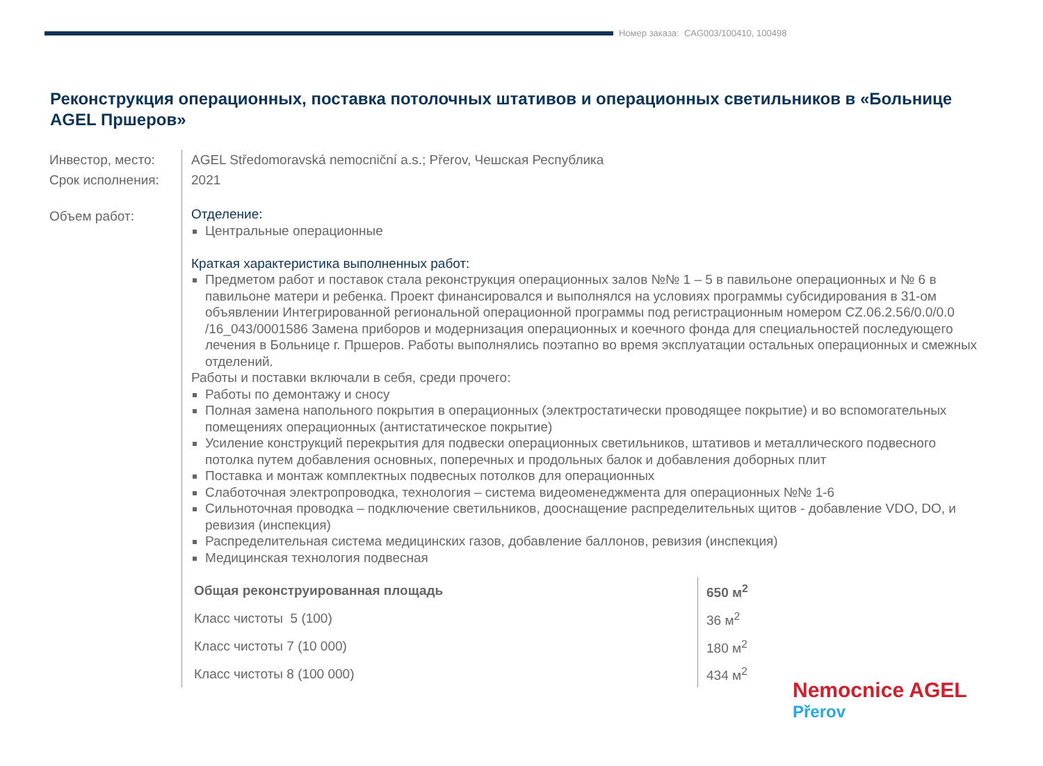Номер заказа: CAG003/100410, 100498
Реконструкция операционных, поставка потолочных штативов и операционных светильников в «Больнице AGEL Пршеров»
Инвестор, место:
Срок исполнения:
Объем работ:
AGEL Středomoravská nemocniční a.s.; Přerov, Чешская Республика
2021
Отделение:
Центральные операционные
Краткая характеристика выполненных работ:
Предметом работ и поставок стала реконструкция операционных залов №№ 1 – 5 в павильоне операционных и № 6 в павильоне матери и ребенка. Проект финансировался и выполнялся на условиях программы субсидирования в 31-ом объявлении Интегрированной региональной операционной программы под регистрационным номером CZ.06.2.56/0.0/0.0 /16_043/0001586 Замена приборов и модернизация операционных и коечного фонда для специальностей последующего лечения в Больнице г. Пршеров. Работы выполнялись поэтапно во время эксплуатации остальных операционных и смежных отделений.
Работы и поставки включали в себя, среди прочего:
Работы по демонтажу и сносу
Полная замена напольного покрытия в операционных (электростатически проводящее покрытие) и во вспомогательных помещениях операционных (антистатическое покрытие)
Усиление конструкций перекрытия для подвески операционных светильников, штативов и металлического подвесного потолка путем добавления основных, поперечных и продольных балок и добавления доборных плит
Поставка и монтаж комплектных подвесных потолков для операционных
Слаботочная электропроводка, технология – система видеоменеджмента для операционных №№ 1-6
Сильноточная проводка – подключение светильников, дооснащение распределительных щитов - добавление VDO, DO, и ревизия (инспекция)
Распределительная система медицинских газов, добавление баллонов, ревизия (инспекция)
Медицинская технология подвесная
| Общая реконструированная площадь | 650 м<sup>2</sup> |
| Класс чистоты 5 (100) | 36 м<sup>2</sup> |
| Класс чистоты 7 (10 000) | 180 м<sup>2</sup> |
| Класс чистоты 8 (100 000) | 434 м<sup>2</sup> |
Nemocnice AGEL
Přerov